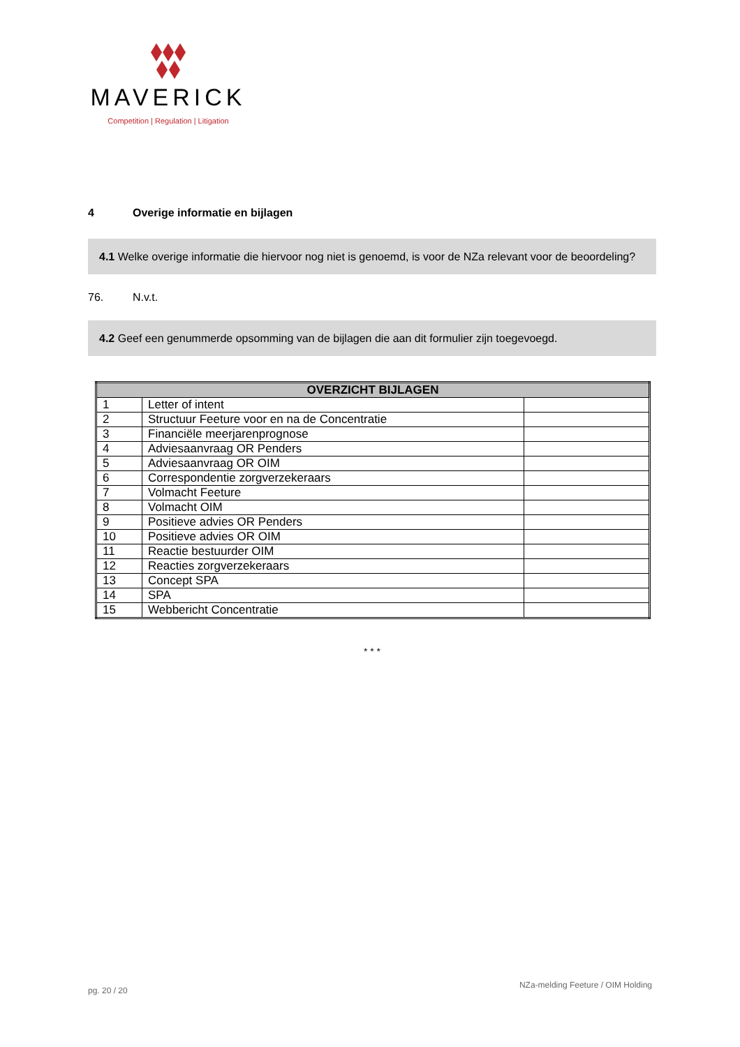MAVERICK
Competition | Regulation | Litigation
4 Overige informatie en bijlagen
4.1 Welke overige informatie die hiervoor nog niet is genoemd, is voor de NZa relevant voor de beoordeling?
76. N.v.t.
4.2 Geef een genummerde opsomming van de bijlagen die aan dit formulier zijn toegevoegd.
| OVERZICHT BIJLAGEN | | |
| --- | --- | --- |
| 1 | Letter of intent | |
| 2 | Structuur Feeture voor en na de Concentratie | |
| 3 | Financiële meerjarenprognose | |
| 4 | Adviesaanvraag OR Penders | |
| 5 | Adviesaanvraag OR OIM | |
| 6 | Correspondentie zorgverzekeraars | |
| 7 | Volmacht Feeture | |
| 8 | Volmacht OIM | |
| 9 | Positieve advies OR Penders | |
| 10 | Positieve advies OR OIM | |
| 11 | Reactie bestuurder OIM | |
| 12 | Reacties zorgverzekeraars | |
| 13 | Concept SPA | |
| 14 | SPA | |
| 15 | Webbericht Concentratie | |
* * *
pg. 20 / 20
NZa-melding Feeture / OIM Holding